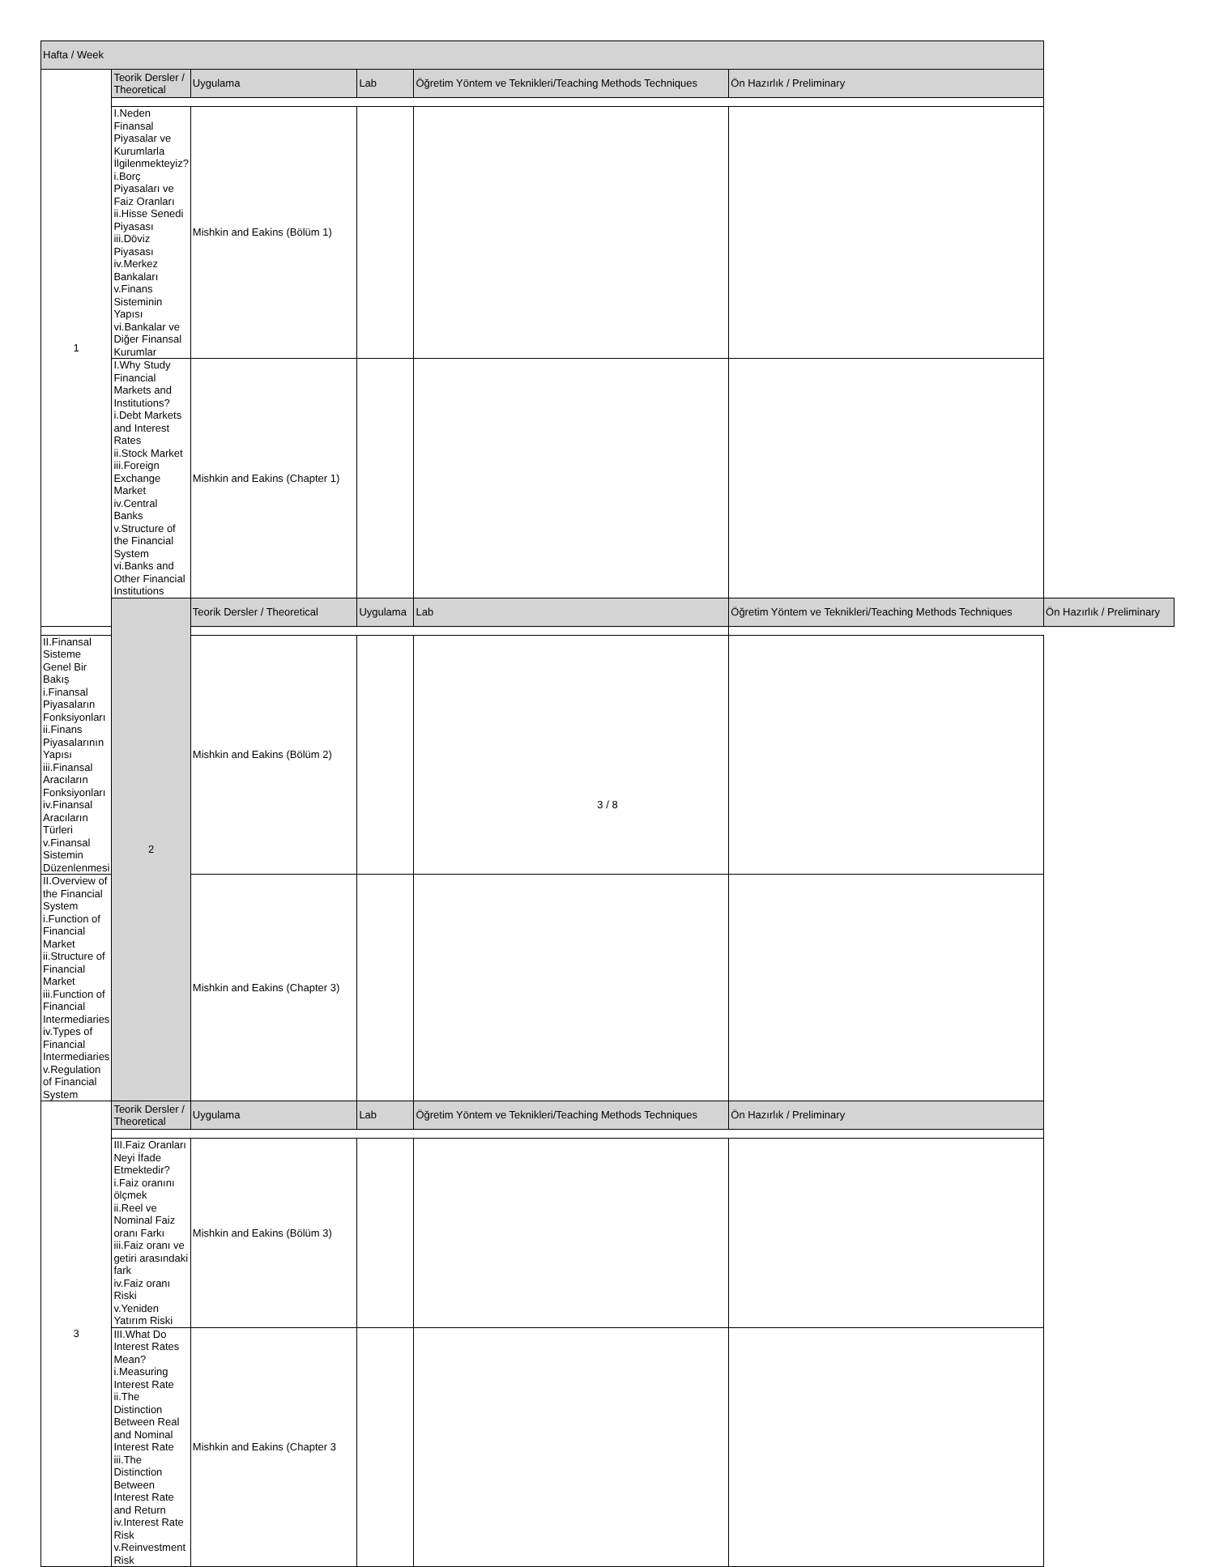| Hafta / Week | | | | | | |
| --- | --- | --- | --- | --- | --- | --- |
| 1 | Teorik Dersler / Theoretical | Uygulama | Lab | Öğretim Yöntem ve Teknikleri/Teaching Methods Techniques | Ön Hazırlık / Preliminary | |
| | I.Neden Finansal Piyasalar ve Kurumlarla İlgilenmekteyiz? i.Borç Piyasaları ve Faiz Oranları ii.Hisse Senedi Piyasası iii.Döviz Piyasası iv.Merkez Bankaları v.Finans Sisteminin Yapısı vi.Bankalar ve Diğer Finansal Kurumlar | Mishkin and Eakins (Bölüm 1) | | | | |
| | I.Why Study Financial Markets and Institutions? i.Debt Markets and Interest Rates ii.Stock Market iii.Foreign Exchange Market iv.Central Banks v.Structure of the Financial System vi.Banks and Other Financial Institutions | Mishkin and Eakins (Chapter 1) | | | | |
| | 2 | Teorik Dersler / Theoretical | Uygulama | Lab | Öğretim Yöntem ve Teknikleri/Teaching Methods Techniques | Ön Hazırlık / Preliminary |
| II.Finansal Sisteme Genel Bir Bakış i.Finansal Piyasaların Fonksiyonları ii.Finans Piyasalarının Yapısı iii.Finansal Aracıların Fonksiyonları iv.Finansal Aracıların Türleri v.Finansal Sistemin Düzenlenmesi | | Mishkin and Eakins (Bölüm 2) | | | | |
| II.Overview of the Financial System i.Function of Financial Market ii.Structure of Financial Market iii.Function of Financial Intermediaries iv.Types of Financial Intermediaries v.Regulation of Financial System | | Mishkin and Eakins (Chapter 3) | | | | |
| 3 | Teorik Dersler / Theoretical | Uygulama | Lab | Öğretim Yöntem ve Teknikleri/Teaching Methods Techniques | Ön Hazırlık / Preliminary | |
| | III.Faiz Oranları Neyi İfade Etmektedir? i.Faiz oranını ölçmek ii.Reel ve Nominal Faiz oranı Farkı iii.Faiz oranı ve getiri arasındaki fark iv.Faiz oranı Riski v.Yeniden Yatırım Riski | Mishkin and Eakins (Bölüm 3) | | | | |
| | III.What Do Interest Rates Mean? i.Measuring Interest Rate ii.The Distinction Between Real and Nominal Interest Rate iii.The Distinction Between Interest Rate and Return iv.Interest Rate Risk v.Reinvestment Risk | Mishkin and Eakins (Chapter 3 | | | | |
3 / 8